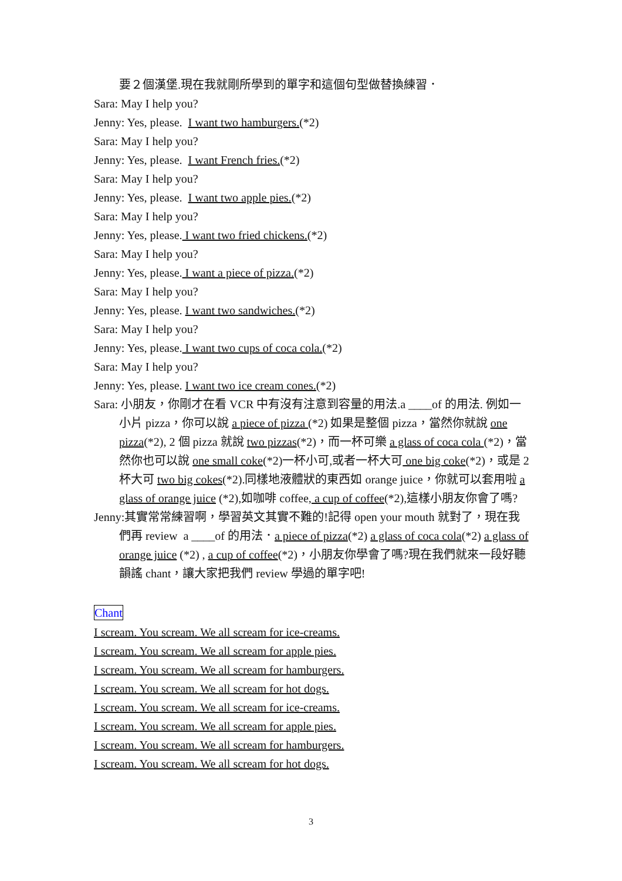要２個漢堡.現在我就剛所學到的單字和這個句型做替換練習．
Sara: May I help you?
Jenny: Yes, please. I want two hamburgers.(*2)
Sara: May I help you?
Jenny: Yes, please. I want French fries.(*2)
Sara: May I help you?
Jenny: Yes, please. I want two apple pies.(*2)
Sara: May I help you?
Jenny: Yes, please. I want two fried chickens.(*2)
Sara: May I help you?
Jenny: Yes, please. I want a piece of pizza.(*2)
Sara: May I help you?
Jenny: Yes, please. I want two sandwiches.(*2)
Sara: May I help you?
Jenny: Yes, please. I want two cups of coca cola.(*2)
Sara: May I help you?
Jenny: Yes, please. I want two ice cream cones.(*2)
Sara: 小朋友，你剛才在看 VCR 中有沒有注意到容量的用法.a ____of 的用法. 例如一小片 pizza，你可以說 a piece of pizza (*2) 如果是整個 pizza，當然你就說 one pizza(*2), 2 個 pizza 就說 two pizzas(*2)，而一杯可樂 a glass of coca cola (*2)，當然你也可以說 one small coke(*2)一杯小可,或者一杯大可 one big coke(*2)，或是 2 杯大可 two big cokes(*2).同樣地液體狀的東西如 orange juice，你就可以套用啦 a glass of orange juice (*2),如咖啡 coffee, a cup of coffee(*2),這樣小朋友你會了嗎?
Jenny:其實常常練習啊，學習英文其實不難的!記得 open your mouth 就對了，現在我們再 review a ____of 的用法．a piece of pizza(*2) a glass of coca cola(*2) a glass of orange juice (*2) , a cup of coffee(*2)，小朋友你學會了嗎?現在我們就來一段好聽韻謠 chant，讓大家把我們 review 學過的單字吧!
Chant
I scream. You scream. We all scream for ice-creams.
I scream. You scream. We all scream for apple pies.
I scream. You scream. We all scream for hamburgers.
I scream. You scream. We all scream for hot dogs.
I scream. You scream. We all scream for ice-creams.
I scream. You scream. We all scream for apple pies.
I scream. You scream. We all scream for hamburgers.
I scream. You scream. We all scream for hot dogs.
3